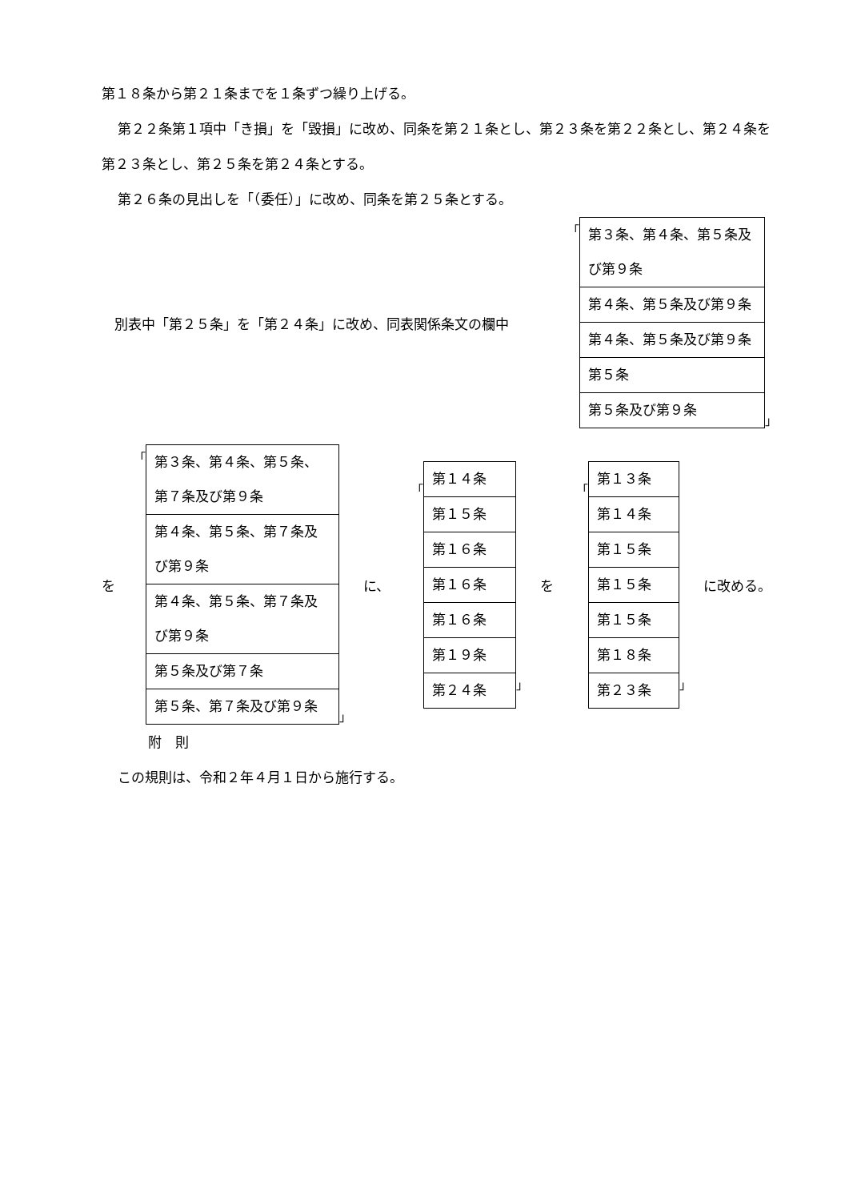第１８条から第２１条までを１条ずつ繰り上げる。
第２２条第１項中「き損」を「毀損」に改め、同条を第２１条とし、第２３条を第２２条とし、第２４条を第２３条とし、第２５条を第２４条とする。
第２６条の見出しを「（委任）」に改め、同条を第２５条とする。
別表中「第２５条」を「第２４条」に改め、同表関係条文の欄中 「
| 第３条、第４条、第５条及び第９条 |
| 第４条、第５条及び第９条 |
| 第４条、第５条及び第９条 |
| 第５条 |
| 第５条及び第９条 |
」
を 「
| 第３条、第４条、第５条、第７条及び第９条 |
| 第４条、第５条、第７条及び第９条 |
| 第４条、第５条、第７条及び第９条 |
| 第５条及び第７条 |
| 第５条、第７条及び第９条 |
」 に、 「
| 第１４条 |
| 第１５条 |
| 第１６条 |
| 第１６条 |
| 第１６条 |
| 第１９条 |
| 第２４条 |
」 を 「
| 第１３条 |
| 第１４条 |
| 第１５条 |
| 第１５条 |
| 第１５条 |
| 第１８条 |
| 第２３条 |
」 に改める。
附　則
この規則は、令和２年４月１日から施行する。